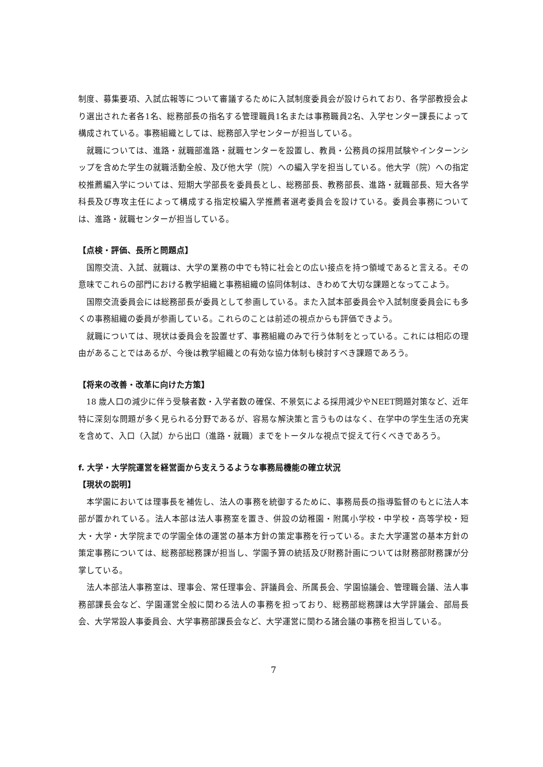制度、募集要項、入試広報等について審議するために入試制度委員会が設けられており、各学部教授会より選出された者各1名、総務部長の指名する管理職員1名または事務職員2名、入学センター課長によって構成されている。事務組織としては、総務部入学センターが担当している。
就職については、進路・就職部進路・就職センターを設置し、教員・公務員の採用試験やインターンシップを含めた学生の就職活動全般、及び他大学（院）への編入学を担当している。他大学（院）への指定校推薦編入学については、短期大学部長を委員長とし、総務部長、教務部長、進路・就職部長、短大各学科長及び専攻主任によって構成する指定校編入学推薦者選考委員会を設けている。委員会事務については、進路・就職センターが担当している。
【点検・評価、長所と問題点】
国際交流、入試、就職は、大学の業務の中でも特に社会との広い接点を持つ領域であると言える。その意味でこれらの部門における教学組織と事務組織の協同体制は、きわめて大切な課題となってこよう。
国際交流委員会には総務部長が委員として参画している。また入試本部委員会や入試制度委員会にも多くの事務組織の委員が参画している。これらのことは前述の視点からも評価できよう。
就職については、現状は委員会を設置せず、事務組織のみで行う体制をとっている。これには相応の理由があることではあるが、今後は教学組織との有効な協力体制も検討すべき課題であろう。
【将来の改善・改革に向けた方策】
18 歳人口の減少に伴う受験者数・入学者数の確保、不景気による採用減少やNEET問題対策など、近年特に深刻な問題が多く見られる分野であるが、容易な解決策と言うものはなく、在学中の学生生活の充実を含めて、入口（入試）から出口（進路・就職）までをトータルな視点で捉えて行くべきであろう。
f. 大学・大学院運営を経営面から支えうるような事務局機能の確立状況
【現状の説明】
本学園においては理事長を補佐し、法人の事務を統御するために、事務局長の指導監督のもとに法人本部が置かれている。法人本部は法人事務室を置き、併設の幼稚園・附属小学校・中学校・高等学校・短大・大学・大学院までの学園全体の運営の基本方針の策定事務を行っている。また大学運営の基本方針の策定事務については、総務部総務課が担当し、学園予算の統括及び財務計画については財務部財務課が分掌している。
法人本部法人事務室は、理事会、常任理事会、評議員会、所属長会、学園協議会、管理職会議、法人事務部課長会など、学園運営全般に関わる法人の事務を担っており、総務部総務課は大学評議会、部局長会、大学常設人事委員会、大学事務部課長会など、大学運営に関わる諸会議の事務を担当している。
7